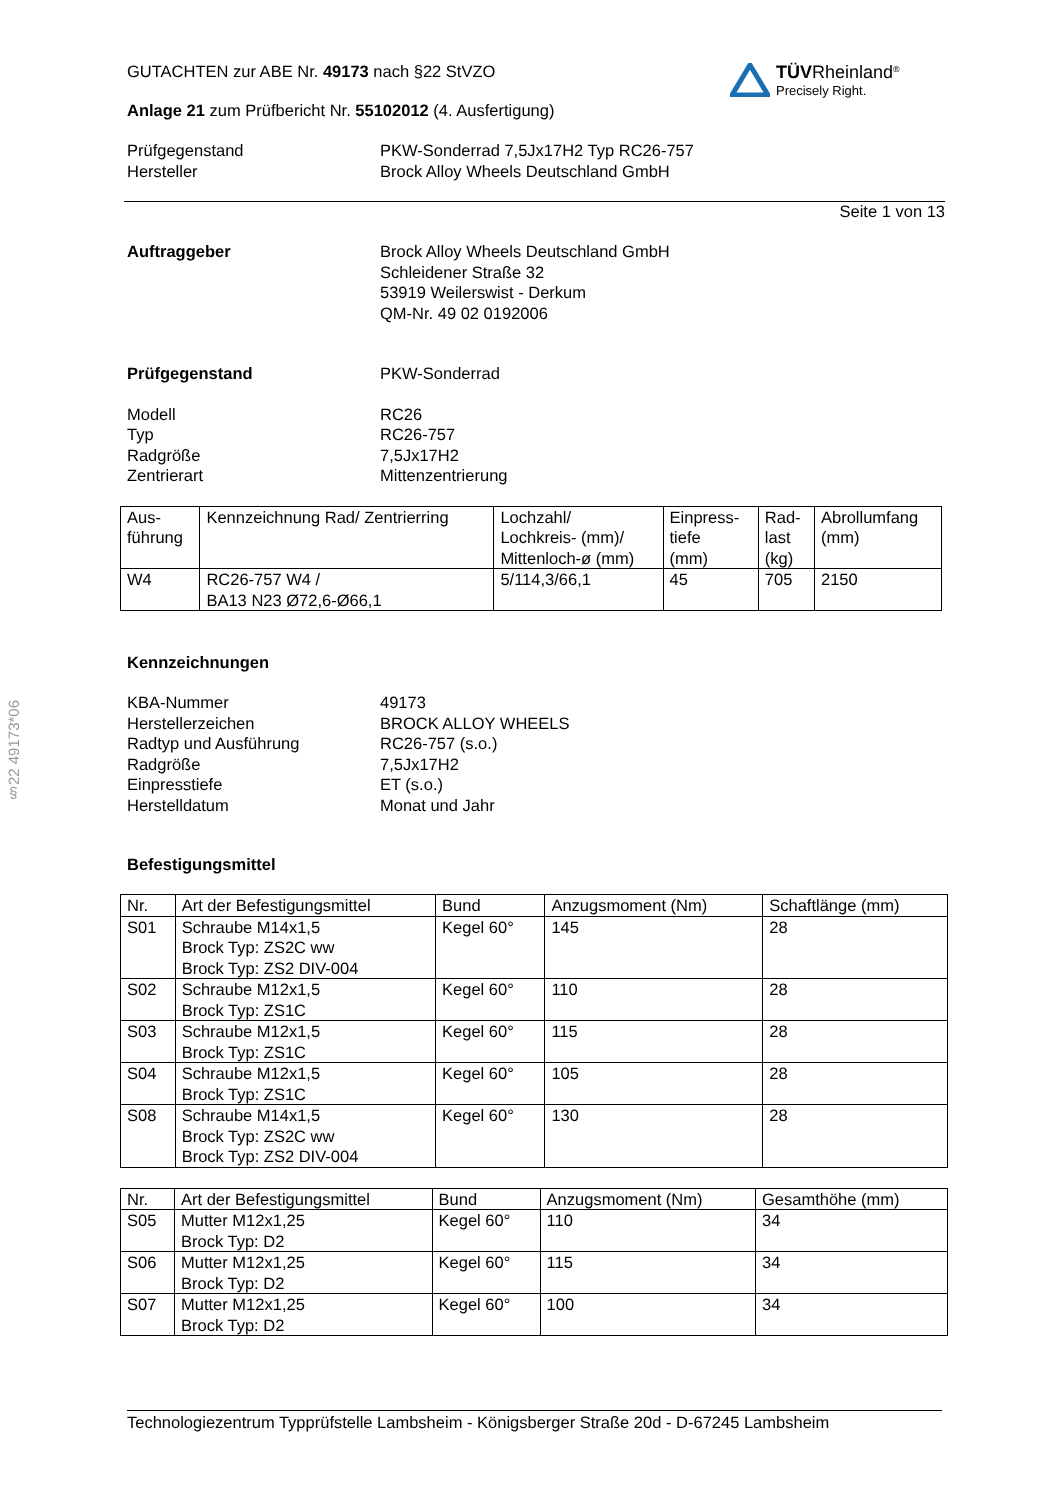§22 49173*06
TÜV Rheinland<sup>®</sup>
Precisely Right.
GUTACHTEN zur ABE Nr. 49173 nach §22 StVZO
Anlage 21 zum Prüfbericht Nr. 55102012 (4. Ausfertigung)
Prüfgegenstand
Hersteller PKW-Sonderrad 7,5Jx17H2 Typ RC26-757
Brock Alloy Wheels Deutschland GmbH
Seite 1 von 13
Auftraggeber Brock Alloy Wheels Deutschland GmbH
Schleidener Straße 32
53919 Weilerswist - Derkum
QM-Nr. 49 02 0192006
Prüfgegenstand PKW-Sonderrad
Modell
Typ
Radgröße
Zentrierart RC26
RC26-757
7,5Jx17H2
Mittenzentrierung
| Aus- führung | Kennzeichnung Rad/ Zentrierring | Lochzahl/ Lochkreis- (mm)/ Mittenloch-ø (mm) | Einpress- tiefe (mm) | Rad- last (kg) | Abrollumfang (mm) |
| --- | --- | --- | --- | --- | --- |
| W4 | RC26-757 W4 / BA13 N23 Ø72,6-Ø66,1 | 5/114,3/66,1 | 45 | 705 | 2150 |
Kennzeichnungen
KBA-Nummer
Herstellerzeichen
Radtyp und Ausführung
Radgröße
Einpresstiefe
Herstelldatum 49173
BROCK ALLOY WHEELS
RC26-757 (s.o.)
7,5Jx17H2
ET (s.o.)
Monat und Jahr
Befestigungsmittel
| Nr. | Art der Befestigungsmittel | Bund | Anzugsmoment (Nm) | Schaftlänge (mm) |
| --- | --- | --- | --- | --- |
| S01 | Schraube M14x1,5 Brock Typ: ZS2C ww Brock Typ: ZS2 DIV-004 | Kegel 60° | 145 | 28 |
| S02 | Schraube M12x1,5 Brock Typ: ZS1C | Kegel 60° | 110 | 28 |
| S03 | Schraube M12x1,5 Brock Typ: ZS1C | Kegel 60° | 115 | 28 |
| S04 | Schraube M12x1,5 Brock Typ: ZS1C | Kegel 60° | 105 | 28 |
| S08 | Schraube M14x1,5 Brock Typ: ZS2C ww Brock Typ: ZS2 DIV-004 | Kegel 60° | 130 | 28 |
| Nr. | Art der Befestigungsmittel | Bund | Anzugsmoment (Nm) | Gesamthöhe (mm) |
| --- | --- | --- | --- | --- |
| S05 | Mutter M12x1,25 Brock Typ: D2 | Kegel 60° | 110 | 34 |
| S06 | Mutter M12x1,25 Brock Typ: D2 | Kegel 60° | 115 | 34 |
| S07 | Mutter M12x1,25 Brock Typ: D2 | Kegel 60° | 100 | 34 |
Technologiezentrum Typprüfstelle Lambsheim - Königsberger Straße 20d - D-67245 Lambsheim